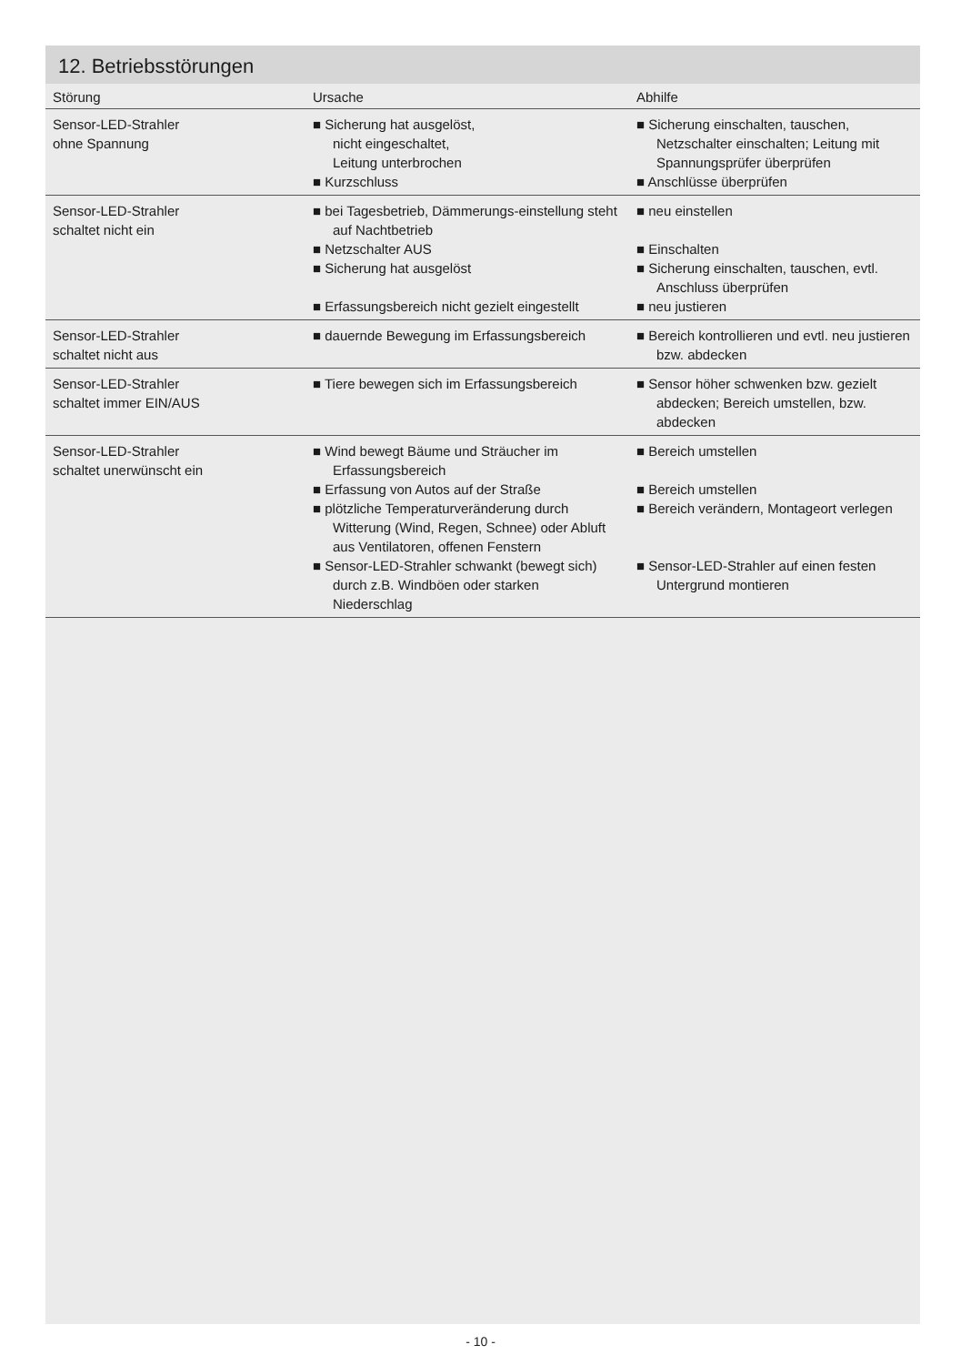12. Betriebsstörungen
| Störung | Ursache | Abhilfe |
| --- | --- | --- |
| Sensor-LED-Strahler ohne Spannung | ■ Sicherung hat ausgelöst, nicht eingeschaltet, Leitung unterbrochen ■ Kurzschluss | ■ Sicherung einschalten, tauschen, Netzschalter einschalten; Leitung mit Spannungsprüfer überprüfen ■ Anschlüsse überprüfen |
| Sensor-LED-Strahler schaltet nicht ein | ■ bei Tagesbetrieb, Dämmerungs-einstellung steht auf Nachtbetrieb ■ Netzschalter AUS ■ Sicherung hat ausgelöst ■ Erfassungsbereich nicht gezielt eingestellt | ■ neu einstellen ■ Einschalten ■ Sicherung einschalten, tauschen, evtl. Anschluss überprüfen ■ neu justieren |
| Sensor-LED-Strahler schaltet nicht aus | ■ dauernde Bewegung im Erfassungsbereich | ■ Bereich kontrollieren und evtl. neu justieren bzw. abdecken |
| Sensor-LED-Strahler schaltet immer EIN/AUS | ■ Tiere bewegen sich im Erfassungsbereich | ■ Sensor höher schwenken bzw. gezielt abdecken; Bereich umstellen, bzw. abdecken |
| Sensor-LED-Strahler schaltet unerwünscht ein | ■ Wind bewegt Bäume und Sträucher im Erfassungsbereich ■ Erfassung von Autos auf der Straße ■ plötzliche Temperaturveränderung durch Witterung (Wind, Regen, Schnee) oder Abluft aus Ventilatoren, offenen Fenstern ■ Sensor-LED-Strahler schwankt (bewegt sich) durch z.B. Windböen oder starken Niederschlag | ■ Bereich umstellen ■ Bereich umstellen ■ Bereich verändern, Montageort verlegen ■ Sensor-LED-Strahler auf einen festen Untergrund montieren |
- 10 -